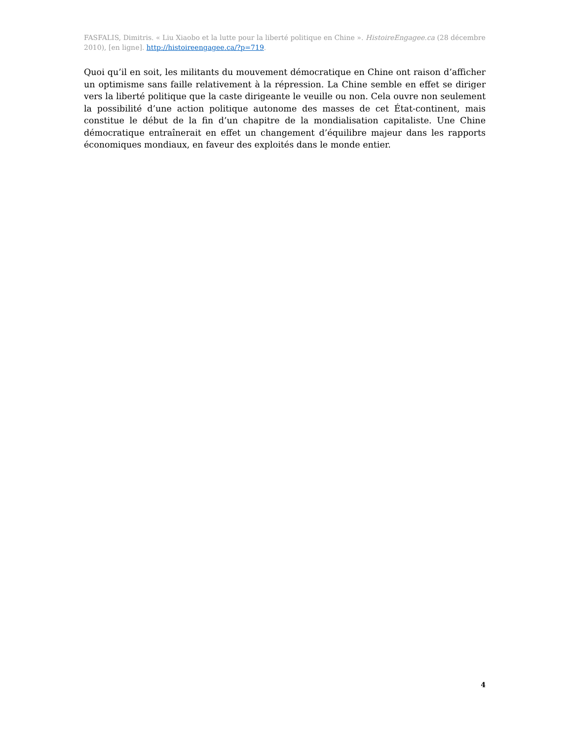FASFALIS, Dimitris. « Liu Xiaobo et la lutte pour la liberté politique en Chine ». HistoireEngagee.ca (28 décembre 2010), [en ligne]. http://histoireengagee.ca/?p=719.
Quoi qu’il en soit, les militants du mouvement démocratique en Chine ont raison d’afficher un optimisme sans faille relativement à la répression. La Chine semble en effet se diriger vers la liberté politique que la caste dirigeante le veuille ou non. Cela ouvre non seulement la possibilité d’une action politique autonome des masses de cet État-continent, mais constitue le début de la fin d’un chapitre de la mondialisation capitaliste. Une Chine démocratique entraînerait en effet un changement d’équilibre majeur dans les rapports économiques mondiaux, en faveur des exploités dans le monde entier.
4